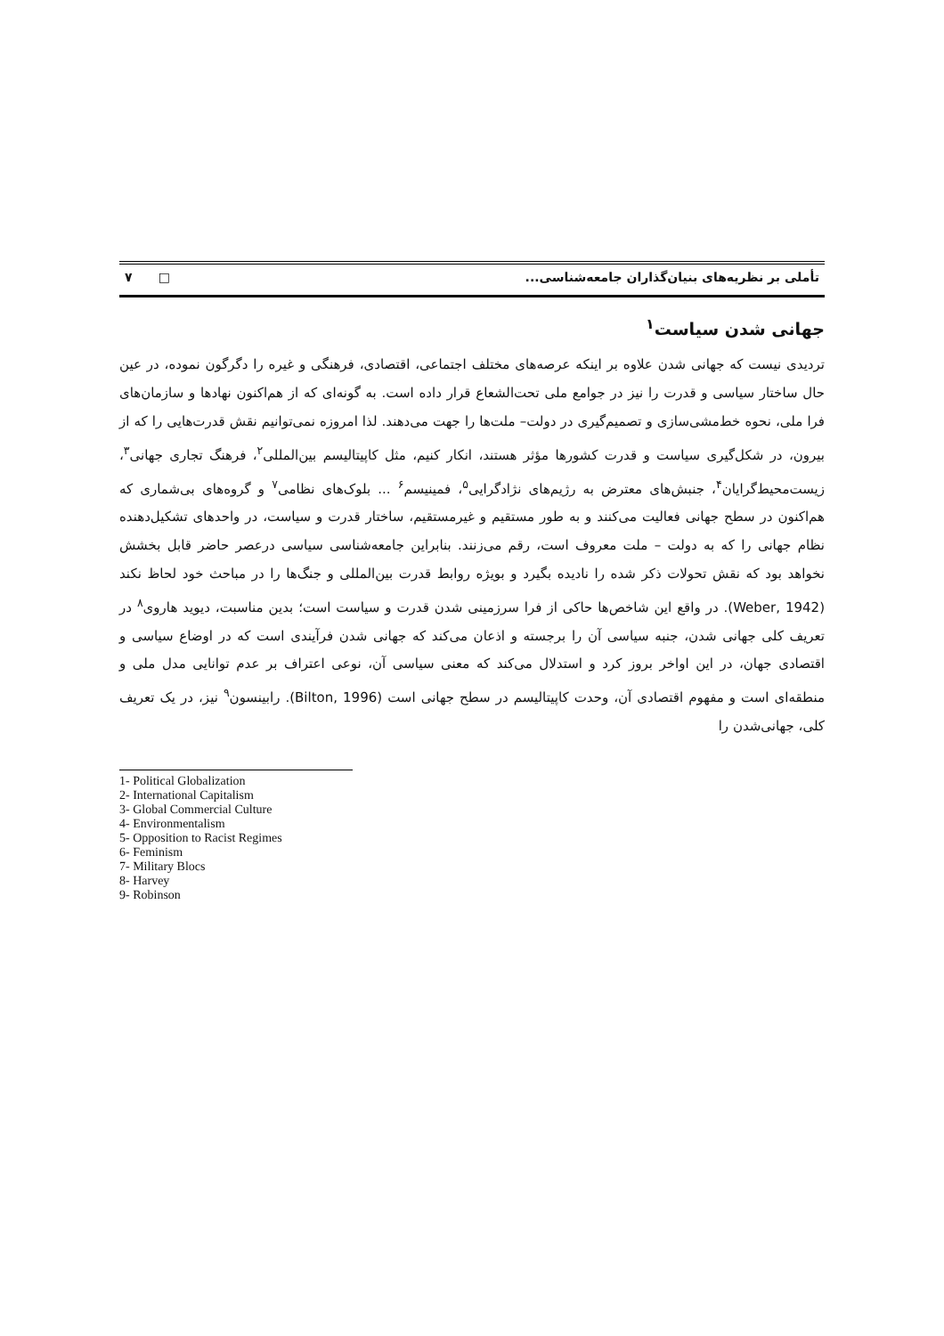تأملی بر نظریه‌های بنیان‌گذاران جامعه‌شناسی... □ ۷
جهانی شدن سیاست<sup>۱</sup>
تردیدی نیست که جهانی شدن علاوه بر اینکه عرصه‌های مختلف اجتماعی، اقتصادی، فرهنگی و غیره را دگرگون نموده، در عین حال ساختار سیاسی و قدرت را نیز در جوامع ملی تحت‌الشعاع قرار داده است. به گونه‌ای که از هم‌اکنون نهادها و سازمان‌های فرا ملی، نحوه خط‌مشی‌سازی و تصمیم‌گیری در دولت– ملت‌ها را جهت می‌دهند. لذا امروزه نمی‌توانیم نقش قدرت‌هایی را که از بیرون، در شکل‌گیری سیاست و قدرت کشورها مؤثر هستند، انکار کنیم، مثل کاپیتالیسم بین‌المللی<sup>۲</sup>، فرهنگ تجاری جهانی<sup>۳</sup>، زیست‌محیط‌گرایان<sup>۴</sup>، جنبش‌های معترض به رژیم‌های نژادگرایی<sup>۵</sup>، فمینیسم<sup>۶</sup> ... بلوک‌های نظامی<sup>۷</sup> و گروه‌های بی‌شماری که هم‌اکنون در سطح جهانی فعالیت می‌کنند و به طور مستقیم و غیرمستقیم، ساختار قدرت و سیاست، در واحدهای تشکیل‌دهنده نظام جهانی را که به دولت – ملت معروف است، رقم می‌زنند. بنابراین جامعه‌شناسی سیاسی درعصر حاضر قابل بخشش نخواهد بود که نقش تحولات ذکر شده را نادیده بگیرد و بویژه روابط قدرت بین‌المللی و جنگ‌ها را در مباحث خود لحاظ نکند (Weber, 1942). در واقع این شاخص‌ها حاکی از فرا سرزمینی شدن قدرت و سیاست است؛ بدین مناسبت، دیوید هاروی<sup>۸</sup> در تعریف کلی جهانی شدن، جنبه سیاسی آن را برجسته و اذعان می‌کند که جهانی شدن فرآیندی است که در اوضاع سیاسی و اقتصادی جهان، در این اواخر بروز کرد و استدلال می‌کند که معنی سیاسی آن، نوعی اعتراف بر عدم توانایی مدل ملی و منطقه‌ای است و مفهوم اقتصادی آن، وحدت کاپیتالیسم در سطح جهانی است (Bilton, 1996). رابینسون<sup>۹</sup> نیز، در یک تعریف کلی، جهانی‌شدن را
1- Political Globalization
2- International Capitalism
3- Global Commercial Culture
4- Environmentalism
5- Opposition to Racist Regimes
6- Feminism
7- Military Blocs
8- Harvey
9- Robinson